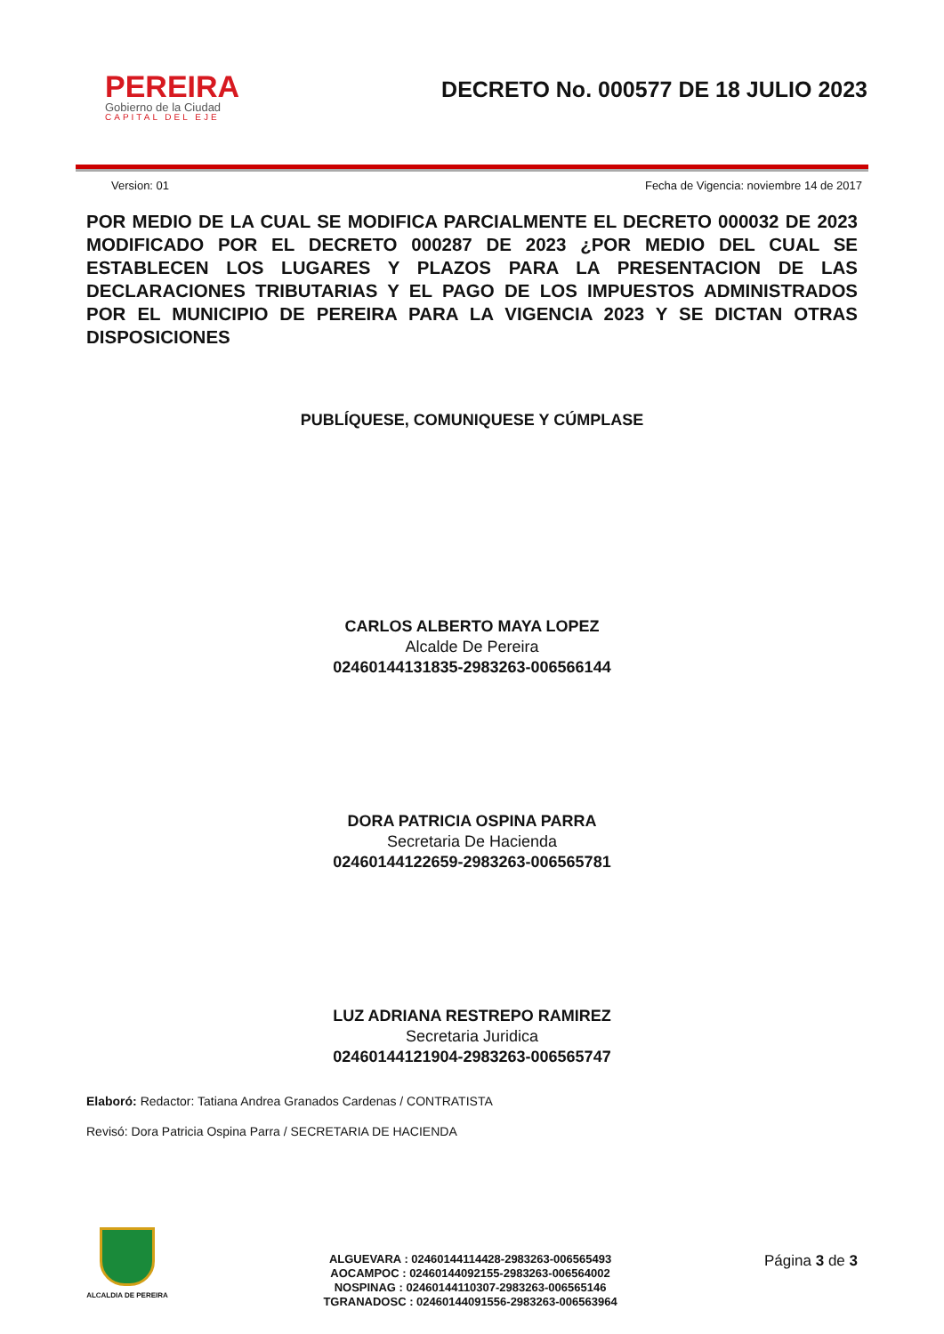PEREIRA
Gobierno de la Ciudad
CAPITAL DEL EJE
DECRETO No. 000577 DE 18 JULIO 2023
Version: 01 Fecha de Vigencia: noviembre 14 de 2017
POR MEDIO DE LA CUAL SE MODIFICA PARCIALMENTE EL DECRETO 000032 DE 2023 MODIFICADO POR EL DECRETO 000287 DE 2023 ¿POR MEDIO DEL CUAL SE ESTABLECEN LOS LUGARES Y PLAZOS PARA LA PRESENTACION DE LAS DECLARACIONES TRIBUTARIAS Y EL PAGO DE LOS IMPUESTOS ADMINISTRADOS POR EL MUNICIPIO DE PEREIRA PARA LA VIGENCIA 2023 Y SE DICTAN OTRAS DISPOSICIONES
PUBLÍQUESE, COMUNIQUESE Y CÚMPLASE
CARLOS ALBERTO MAYA LOPEZ
Alcalde De Pereira
02460144131835-2983263-006566144
DORA PATRICIA OSPINA PARRA
Secretaria De Hacienda
02460144122659-2983263-006565781
LUZ ADRIANA RESTREPO RAMIREZ
Secretaria Juridica
02460144121904-2983263-006565747
Elaboró: Redactor: Tatiana Andrea Granados Cardenas / CONTRATISTA
Revisó: Dora Patricia Ospina Parra / SECRETARIA DE HACIENDA
ALCALDIA DE PEREIRA
ALGUEVARA : 02460144114428-2983263-006565493
AOCAMPOC : 02460144092155-2983263-006564002
NOSPINAG : 02460144110307-2983263-006565146
TGRANADOSC : 02460144091556-2983263-006563964
Página 3 de 3